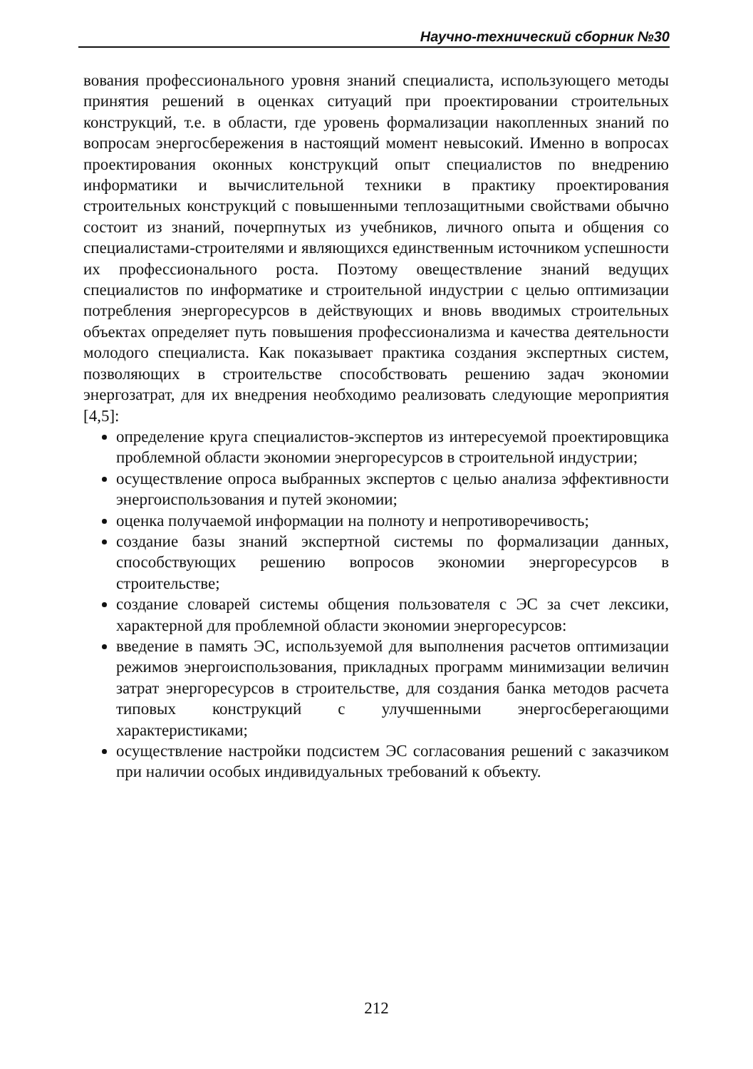Научно-технический сборник №30
вования профессионального уровня знаний специалиста, использующего методы принятия решений в оценках ситуаций при проектировании строительных конструкций, т.е. в области, где уровень формализации накопленных знаний по вопросам энергосбережения в настоящий момент невысокий. Именно в вопросах проектирования оконных конструкций опыт специалистов по внедрению информатики и вычислительной техники в практику проектирования строительных конструкций с повышенными теплозащитными свойствами обычно состоит из знаний, почерпнутых из учебников, личного опыта и общения со специалистами-строителями и являющихся единственным источником успешности их профессионального роста. Поэтому овеществление знаний ведущих специалистов по информатике и строительной индустрии с целью оптимизации потребления энергоресурсов в действующих и вновь вводимых строительных объектах определяет путь повышения профессионализма и качества деятельности молодого специалиста. Как показывает практика создания экспертных систем, позволяющих в строительстве способствовать решению задач экономии энергозатрат, для их внедрения необходимо реализовать следующие мероприятия [4,5]:
определение круга специалистов-экспертов из интересуемой проектировщика проблемной области экономии энергоресурсов в строительной индустрии;
осуществление опроса выбранных экспертов с целью анализа эффективности энергоиспользования и путей экономии;
оценка получаемой информации на полноту и непротиворечивость;
создание базы знаний экспертной системы по формализации данных, способствующих решению вопросов экономии энергоресурсов в строительстве;
создание словарей системы общения пользователя с ЭС за счет лексики, характерной для проблемной области экономии энергоресурсов:
введение в память ЭС, используемой для выполнения расчетов оптимизации режимов энергоиспользования, прикладных программ минимизации величин затрат энергоресурсов в строительстве, для создания банка методов расчета типовых конструкций с улучшенными энергосберегающими характеристиками;
осуществление настройки подсистем ЭС согласования решений с заказчиком при наличии особых индивидуальных требований к объекту.
212